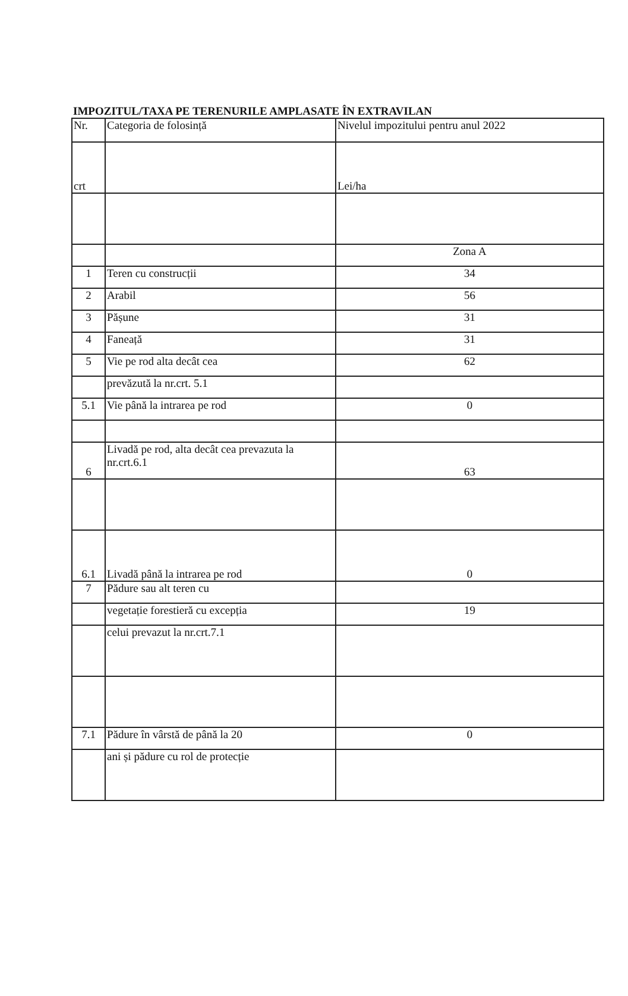IMPOZITUL/TAXA PE TERENURILE AMPLASATE ÎN EXTRAVILAN
| Nr. | Categoria de folosință | Nivelul impozitului pentru anul 2022 |
| crt | | Lei/ha |
| | | Zona A |
| 1 | Teren cu construcții | 34 |
| 2 | Arabil | 56 |
| 3 | Pășune | 31 |
| 4 | Faneață | 31 |
| 5 | Vie pe rod alta decât cea | 62 |
| | prevăzută la nr.crt. 5.1 | |
| 5.1 | Vie până la intrarea pe rod | 0 |
| 6 | Livadă pe rod, alta decât cea prevazuta la nr.crt.6.1 | 63 |
| 6.1 | Livadă până la intrarea pe rod | 0 |
| 7 | Pădure sau alt teren cu | |
| | vegetație forestieră cu excepția | 19 |
| | celui prevazut la nr.crt.7.1 | |
| 7.1 | Pădure în vârstă de până la 20 | 0 |
| | ani și pădure cu rol de protecție | |